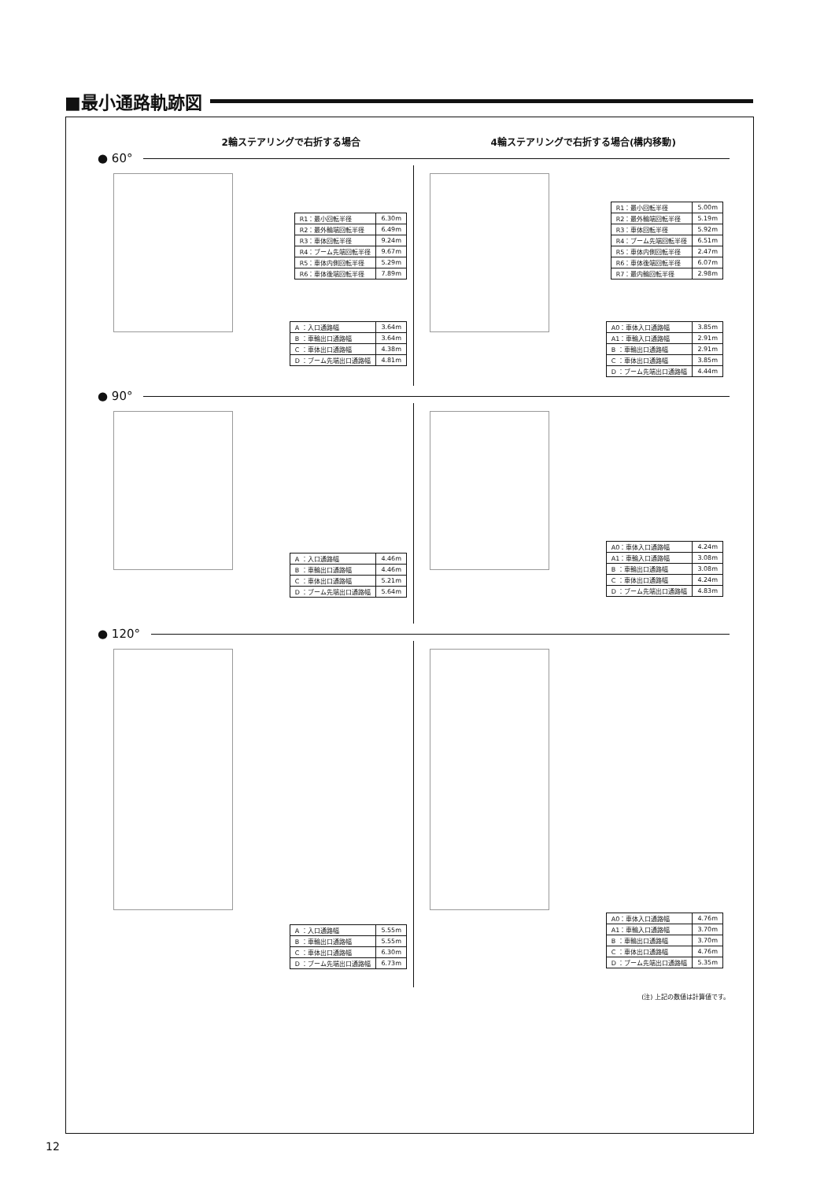■最小通路軌跡図
2輪ステアリングで右折する場合 4輪ステアリングで右折する場合(構内移動)
● 60°
| R1：最小回転半径 | 6.30m |
| R2：最外輪端回転半径 | 6.49m |
| R3：車体回転半径 | 9.24m |
| R4：ブーム先端回転半径 | 9.67m |
| R5：車体内側回転半径 | 5.29m |
| R6：車体後端回転半径 | 7.89m |
| A ：入口通路幅 | 3.64m |
| B ：車輪出口通路幅 | 3.64m |
| C ：車体出口通路幅 | 4.38m |
| D ：ブーム先端出口通路幅 | 4.81m |
| R1：最小回転半径 | 5.00m |
| R2：最外輪端回転半径 | 5.19m |
| R3：車体回転半径 | 5.92m |
| R4：ブーム先端回転半径 | 6.51m |
| R5：車体内側回転半径 | 2.47m |
| R6：車体後端回転半径 | 6.07m |
| R7：最内輪回転半径 | 2.98m |
| A0：車体入口通路幅 | 3.85m |
| A1：車輪入口通路幅 | 2.91m |
| B ：車輪出口通路幅 | 2.91m |
| C ：車体出口通路幅 | 3.85m |
| D ：ブーム先端出口通路幅 | 4.44m |
● 90°
| A ：入口通路幅 | 4.46m |
| B ：車輪出口通路幅 | 4.46m |
| C ：車体出口通路幅 | 5.21m |
| D ：ブーム先端出口通路幅 | 5.64m |
| A0：車体入口通路幅 | 4.24m |
| A1：車輪入口通路幅 | 3.08m |
| B ：車輪出口通路幅 | 3.08m |
| C ：車体出口通路幅 | 4.24m |
| D ：ブーム先端出口通路幅 | 4.83m |
● 120°
| A ：入口通路幅 | 5.55m |
| B ：車輪出口通路幅 | 5.55m |
| C ：車体出口通路幅 | 6.30m |
| D ：ブーム先端出口通路幅 | 6.73m |
| A0：車体入口通路幅 | 4.76m |
| A1：車輪入口通路幅 | 3.70m |
| B ：車輪出口通路幅 | 3.70m |
| C ：車体出口通路幅 | 4.76m |
| D ：ブーム先端出口通路幅 | 5.35m |
(注) 上記の数値は計算値です。
12